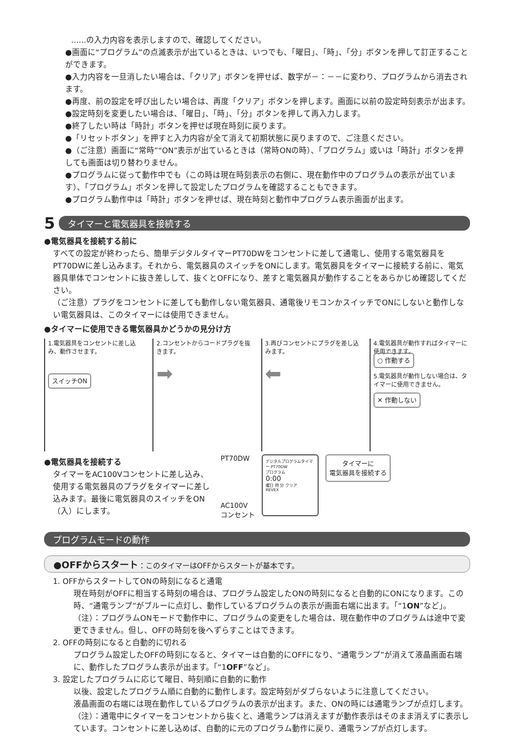……の入力内容を表示しますので、確認してください。
●画面に“プログラム”の点滅表示が出ているときは、いつでも、「曜日」、「時」、「分」ボタンを押して訂正することができます。
●入力内容を一旦消したい場合は、「クリア」ボタンを押せば、数字が－：－－に変わり、プログラムから消去されます。
●再度、前の設定を呼び出したい場合は、再度「クリア」ボタンを押します。画面に以前の設定時刻表示が出ます。
●設定時刻を変更したい場合は、「曜日」、「時」、「分」ボタンを押して再入力します。
●終了したい時は「時計」ボタンを押せば現在時刻に戻ります。
●「リセットボタン」を押すと入力内容が全て消えて初期状態に戻りますので、ご注意ください。
●（ご注意）画面に“常時”“ON”表示が出ているときは（常時ONの時）、「プログラム」或いは「時計」ボタンを押しても画面は切り替わりません。
●プログラムに従って動作中でも（この時は現在時刻表示の右側に、現在動作中のプログラムの表示が出ています）、「プログラム」ボタンを押して設定したプログラムを確認することもできます。
●プログラム動作中は「時計」ボタンを押せば、現在時刻と動作中プログラム表示画面が出ます。
5 タイマーと電気器具を接続する
●電気器具を接続する前に
すべての設定が終わったら、簡単デジタルタイマーPT70DWをコンセントに差して通電し、使用する電気器具をPT70DWに差し込みます。それから、電気器具のスイッチをONにします。電気器具をタイマーに接続する前に、電気器具単体でコンセントに抜き差しして、抜くとOFFになり、差すと電気器具が動作することをあらかじめ確認してください。
（ご注意）プラグをコンセントに差しても動作しない電気器具、通電後リモコンかスイッチでONにしないと動作しない電気器具は、このタイマーには使用できません。
●タイマーに使用できる電気器具かどうかの見分け方
1.電気器具をコンセントに差し込み、動作させます。
スイッチON
2.コンセントからコードプラグを抜きます。
➡
3.再びコンセントにプラグを差し込みます。
⬅
4.電気器具が動作すればタイマーに使用できます。
○ 作動する
5.電気器具が動作しない場合は、タイマーに使用できません。
✕ 作動しない
●電気器具を接続する
タイマーをAC100Vコンセントに差し込み、使用する電気器具のプラグをタイマーに差し込みます。最後に電気器具のスイッチをON（入）にします。
PT70DW
AC100V
コンセント
デジタルプログラムタイマー PT70DW
プログラム
0:00
曜日 時 分 クリア
REVEX
タイマーに
電気器具を接続する
プログラムモードの動作
●OFFからスタート：このタイマーはOFFからスタートが基本です。
1. OFFからスタートしてONの時刻になると通電
現在時刻がOFFに相当する時刻の場合は、プログラム設定したONの時刻になると自動的にONになります。この時、“通電ランプ”がブルーに点灯し、動作しているプログラムの表示が画面右端に出ます。「“1ON”など」。
（注）：プログラムONモードで動作中に、プログラムの変更をした場合は、現在動作中のプログラムは途中で変更できません。但し、OFFの時刻を後へずらすことはできます。
2. OFFの時刻になると自動的に切れる
プログラム設定したOFFの時刻になると、タイマーは自動的にOFFになり、“通電ランプ”が消えて液晶画面右端に、動作したプログラム表示が出ます。「“1OFF”など」。
3. 設定したプログラムに応じて曜日、時刻順に自動的に動作
以後、設定したプログラム順に自動的に動作します。設定時刻がダブらないように注意してください。
液晶画面の右端には現在動作しているプログラムの表示が出ます。また、ONの時には通電ランプが点灯します。
（注）：通電中にタイマーをコンセントから抜くと、通電ランプは消えますが動作表示はそのまま消えずに表示しています。コンセントに差し込めば、自動的に元のプログラム動作に戻り、通電ランプが点灯します。